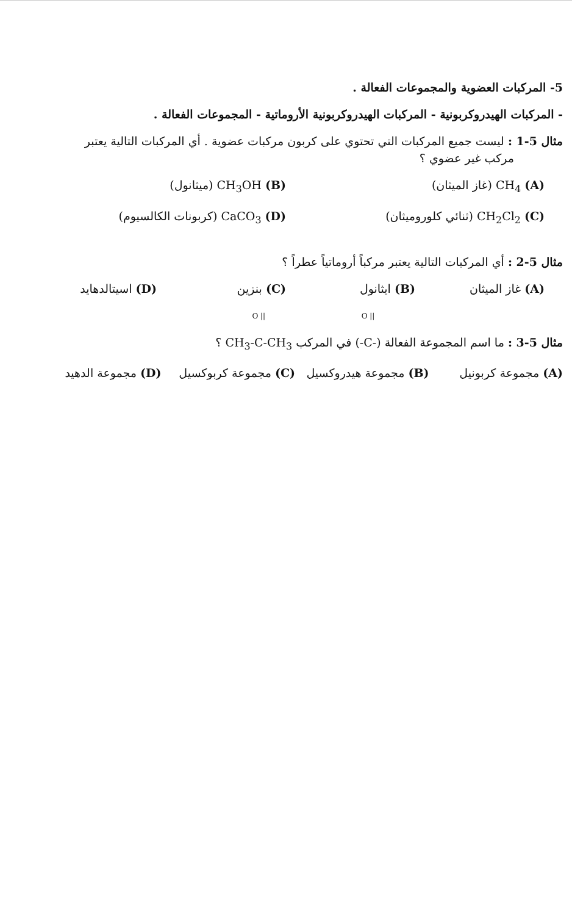5- المركبات العضوية والمجموعات الفعالة .
- المركبات الهيدروكربونية - المركبات الهيدروكربونية الأروماتية - المجموعات الفعالة .
مثال 5-1 : ليست جميع المركبات التي تحتوي على كربون مركبات عضوية . أي المركبات التالية يعتبر
مركب غير عضوي ؟
(A) CH<sub>4</sub> (غاز الميثان) (B) CH<sub>3</sub>OH (ميثانول)
(C) CH<sub>2</sub>Cl<sub>2</sub> (ثنائي كلوروميثان) (D) CaCO<sub>3</sub> (كربونات الكالسيوم)
مثال 5-2 : أي المركبات التالية يعتبر مركباً أروماتياً عطراً ؟
(A) غاز الميثان (B) ايثانول (C) بنزين (D) اسيتالدهايد
مثال 5-3 : ما اسم المجموعة الفعالة (-C-)<sup>O ||</sup> في المركب CH<sub>3</sub>-C-CH<sub>3</sub><sup>O ||</sup> ؟
(A) مجموعة كربونيل (B) مجموعة هيدروكسيل (C) مجموعة كربوكسيل (D) مجموعة الدهيد